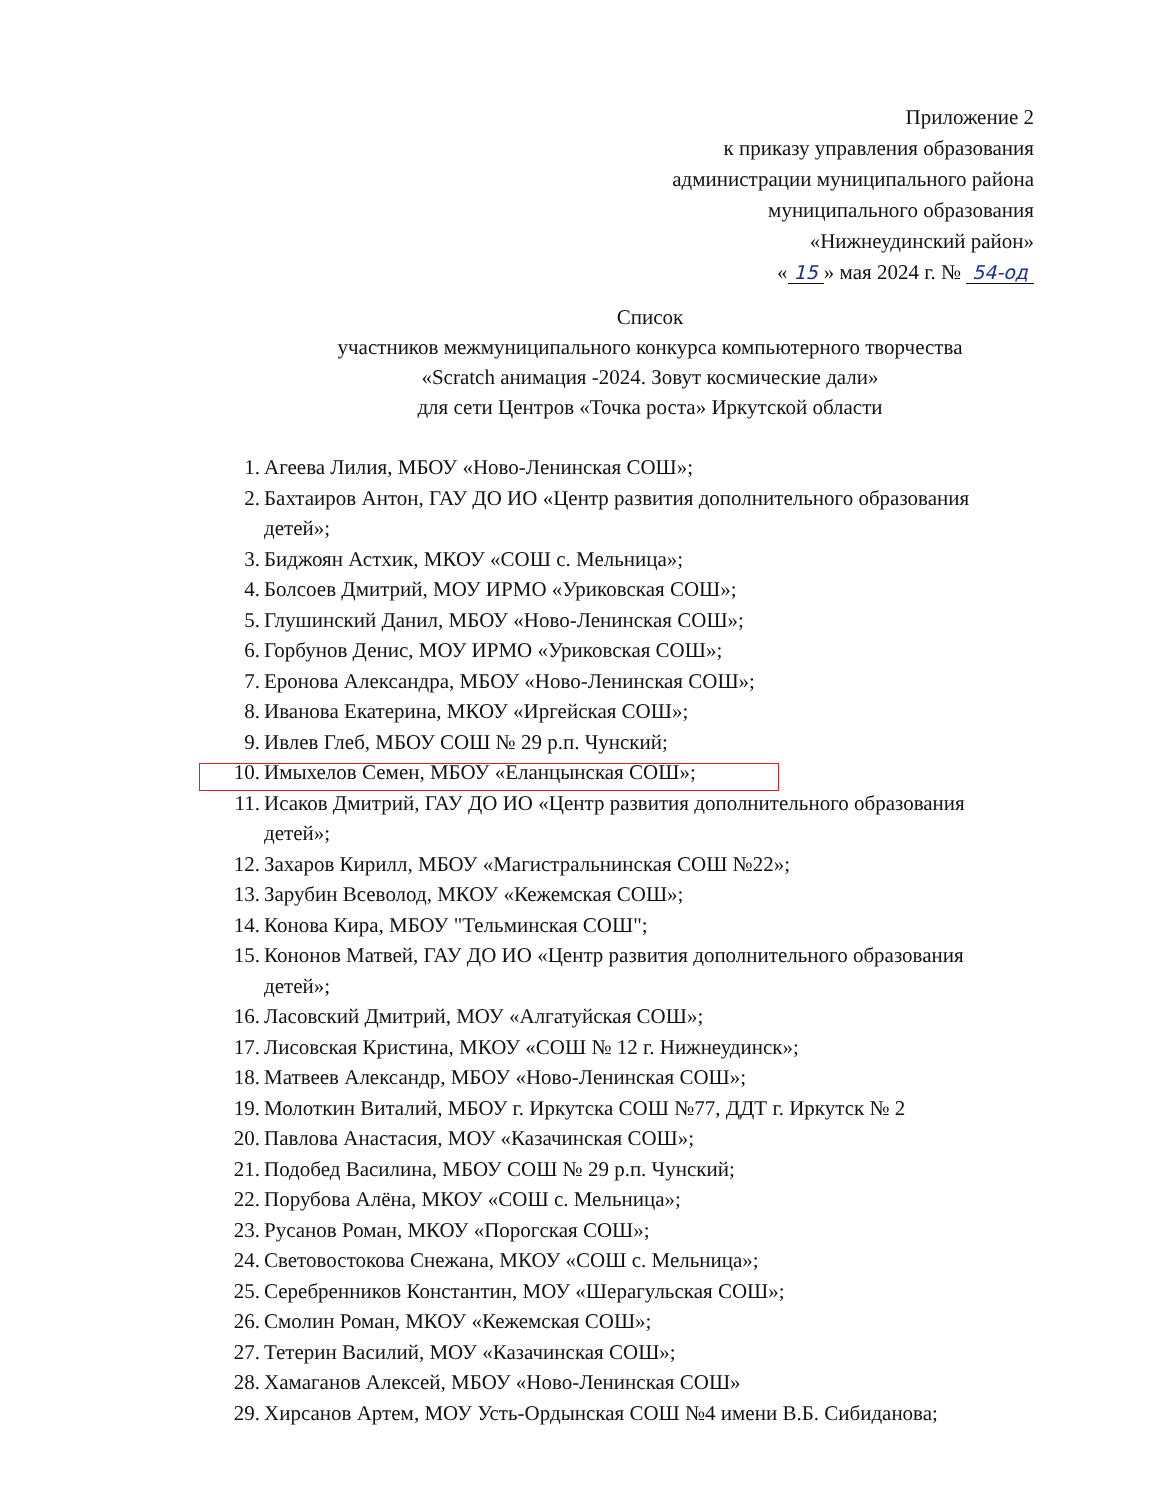Приложение 2
к приказу управления образования
администрации муниципального района
муниципального образования
«Нижнеудинский район»
« 15 » мая 2024 г. № 54-од
Список
участников межмуниципального конкурса компьютерного творчества
«Scratch анимация -2024. Зовут космические дали»
для сети Центров «Точка роста» Иркутской области
1. Агеева Лилия, МБОУ «Ново-Ленинская СОШ»;
2. Бахтаиров Антон, ГАУ ДО ИО «Центр развития дополнительного образования детей»;
3. Биджоян Астхик, МКОУ «СОШ с. Мельница»;
4. Болсоев Дмитрий, МОУ ИРМО «Уриковская СОШ»;
5. Глушинский Данил, МБОУ «Ново-Ленинская СОШ»;
6. Горбунов Денис, МОУ ИРМО «Уриковская СОШ»;
7. Еронова Александра, МБОУ «Ново-Ленинская СОШ»;
8. Иванова Екатерина, МКОУ «Иргейская СОШ»;
9. Ивлев Глеб, МБОУ СОШ № 29 р.п. Чунский;
10. Имыхелов Семен, МБОУ «Еланцынская СОШ»;
11. Исаков Дмитрий, ГАУ ДО ИО «Центр развития дополнительного образования детей»;
12. Захаров Кирилл, МБОУ «Магистральнинская СОШ №22»;
13. Зарубин Всеволод, МКОУ «Кежемская СОШ»;
14. Конова Кира, МБОУ "Тельминская СОШ";
15. Кононов Матвей, ГАУ ДО ИО «Центр развития дополнительного образования детей»;
16. Ласовский Дмитрий, МОУ «Алгатуйская СОШ»;
17. Лисовская Кристина, МКОУ «СОШ № 12 г. Нижнеудинск»;
18. Матвеев Александр, МБОУ «Ново-Ленинская СОШ»;
19. Молоткин Виталий, МБОУ г. Иркутска СОШ №77, ДДТ г. Иркутск № 2
20. Павлова Анастасия, МОУ «Казачинская СОШ»;
21. Подобед Василина, МБОУ СОШ № 29 р.п. Чунский;
22. Порубова Алёна, МКОУ «СОШ с. Мельница»;
23. Русанов Роман, МКОУ «Порогская СОШ»;
24. Световостокова Снежана, МКОУ «СОШ с. Мельница»;
25. Серебренников Константин, МОУ «Шерагульская СОШ»;
26. Смолин Роман, МКОУ «Кежемская СОШ»;
27. Тетерин Василий, МОУ «Казачинская СОШ»;
28. Хамаганов Алексей, МБОУ «Ново-Ленинская СОШ»
29. Хирсанов Артем, МОУ Усть-Ордынская СОШ №4 имени В.Б. Сибиданова;